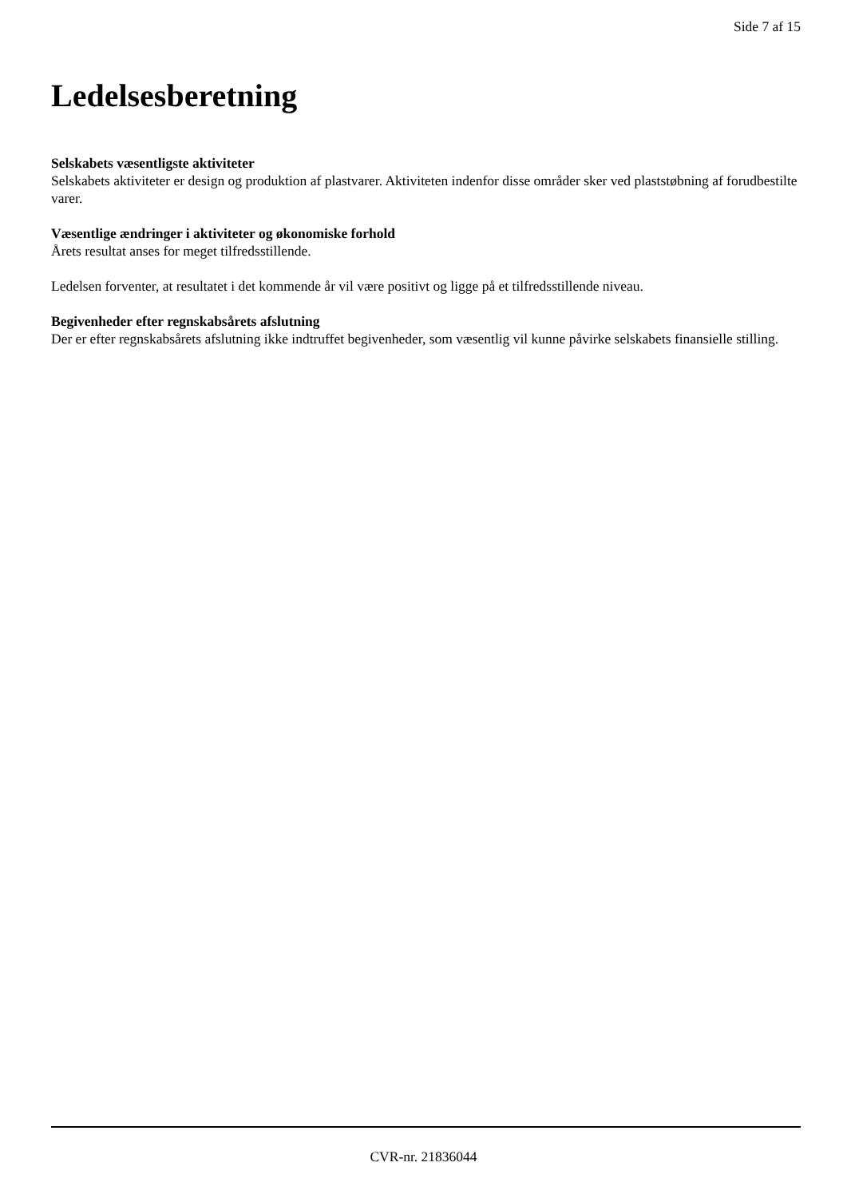Side 7 af 15
Ledelsesberetning
Selskabets væsentligste aktiviteter
Selskabets aktiviteter er design og produktion af plastvarer. Aktiviteten indenfor disse områder sker ved plaststøbning af forudbestilte varer.
Væsentlige ændringer i aktiviteter og økonomiske forhold
Årets resultat anses for meget tilfredsstillende.
Ledelsen forventer, at resultatet i det kommende år vil være positivt og ligge på et tilfredsstillende niveau.
Begivenheder efter regnskabsårets afslutning
Der er efter regnskabsårets afslutning ikke indtruffet begivenheder, som væsentlig vil kunne påvirke selskabets finansielle stilling.
CVR-nr. 21836044